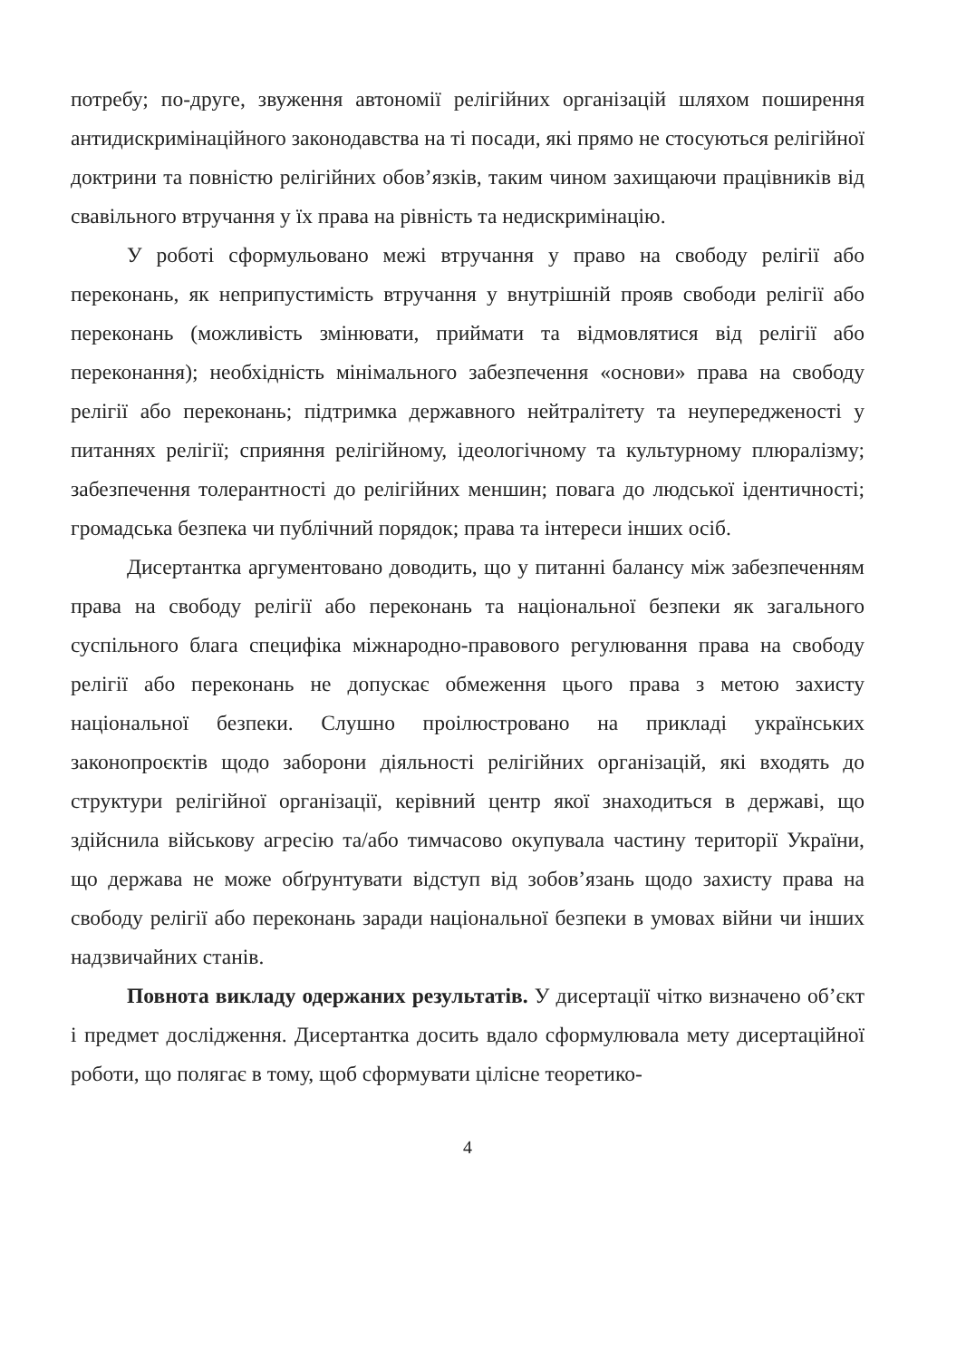потребу; по-друге, звуження автономії релігійних організацій шляхом поширення антидискримінаційного законодавства на ті посади, які прямо не стосуються релігійної доктрини та повністю релігійних обов’язків, таким чином захищаючи працівників від свавільного втручання у їх права на рівність та недискримінацію.
У роботі сформульовано межі втручання у право на свободу релігії або переконань, як неприпустимість втручання у внутрішній прояв свободи релігії або переконань (можливість змінювати, приймати та відмовлятися від релігії або переконання); необхідність мінімального забезпечення «основи» права на свободу релігії або переконань; підтримка державного нейтралітету та неупередженості у питаннях релігії; сприяння релігійному, ідеологічному та культурному плюралізму; забезпечення толерантності до релігійних меншин; повага до людської ідентичності; громадська безпека чи публічний порядок; права та інтереси інших осіб.
Дисертантка аргументовано доводить, що у питанні балансу між забезпеченням права на свободу релігії або переконань та національної безпеки як загального суспільного блага специфіка міжнародно-правового регулювання права на свободу релігії або переконань не допускає обмеження цього права з метою захисту національної безпеки. Слушно проілюстровано на прикладі українських законопроєктів щодо заборони діяльності релігійних організацій, які входять до структури релігійної організації, керівний центр якої знаходиться в державі, що здійснила військову агресію та/або тимчасово окупувала частину території України, що держава не може обґрунтувати відступ від зобов’язань щодо захисту права на свободу релігії або переконань заради національної безпеки в умовах війни чи інших надзвичайних станів.
Повнота викладу одержаних результатів. У дисертації чітко визначено об’єкт і предмет дослідження. Дисертантка досить вдало сформулювала мету дисертаційної роботи, що полягає в тому, щоб сформувати цілісне теоретико-
4